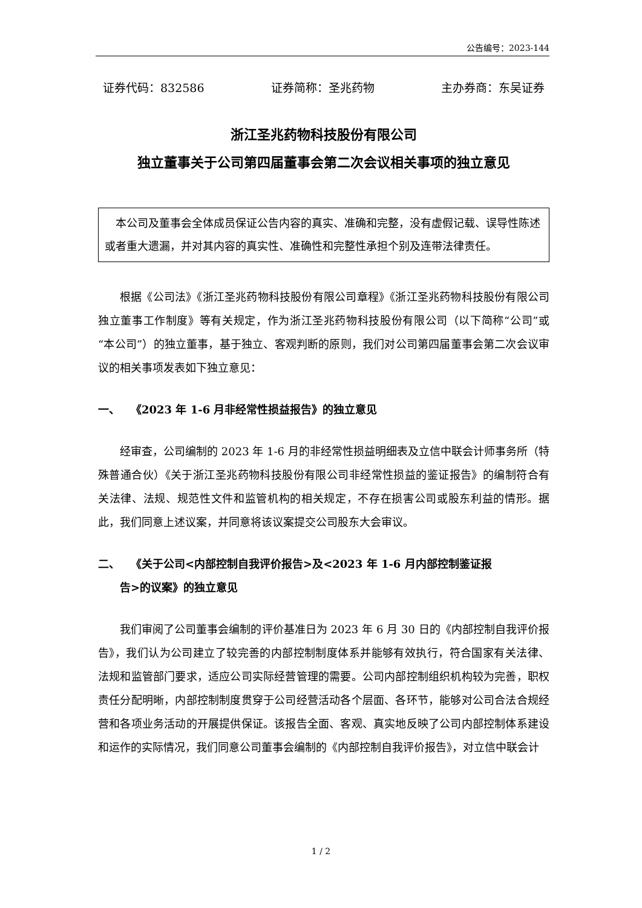公告编号：2023-144
证券代码：832586 证券简称：圣兆药物 主办券商：东吴证券
浙江圣兆药物科技股份有限公司
独立董事关于公司第四届董事会第二次会议相关事项的独立意见
　本公司及董事会全体成员保证公告内容的真实、准确和完整，没有虚假记载、误导性陈述或者重大遗漏，并对其内容的真实性、准确性和完整性承担个别及连带法律责任。
根据《公司法》《浙江圣兆药物科技股份有限公司章程》《浙江圣兆药物科技股份有限公司独立董事工作制度》等有关规定，作为浙江圣兆药物科技股份有限公司（以下简称“公司”或“本公司”）的独立董事，基于独立、客观判断的原则，我们对公司第四届董事会第二次会议审议的相关事项发表如下独立意见：
一、　　《2023 年 1-6 月非经常性损益报告》的独立意见
经审查，公司编制的 2023 年 1-6 月的非经常性损益明细表及立信中联会计师事务所（特殊普通合伙）《关于浙江圣兆药物科技股份有限公司非经常性损益的鉴证报告》的编制符合有关法律、法规、规范性文件和监管机构的相关规定，不存在损害公司或股东利益的情形。据此，我们同意上述议案，并同意将该议案提交公司股东大会审议。
二、　　《关于公司<内部控制自我评价报告>及<2023 年 1-6 月内部控制鉴证报
　　告>的议案》的独立意见
我们审阅了公司董事会编制的评价基准日为 2023 年 6 月 30 日的《内部控制自我评价报告》，我们认为公司建立了较完善的内部控制制度体系并能够有效执行，符合国家有关法律、法规和监管部门要求，适应公司实际经营管理的需要。公司内部控制组织机构较为完善，职权责任分配明晰，内部控制制度贯穿于公司经营活动各个层面、各环节，能够对公司合法合规经营和各项业务活动的开展提供保证。该报告全面、客观、真实地反映了公司内部控制体系建设和运作的实际情况，我们同意公司董事会编制的《内部控制自我评价报告》，对立信中联会计
1 / 2